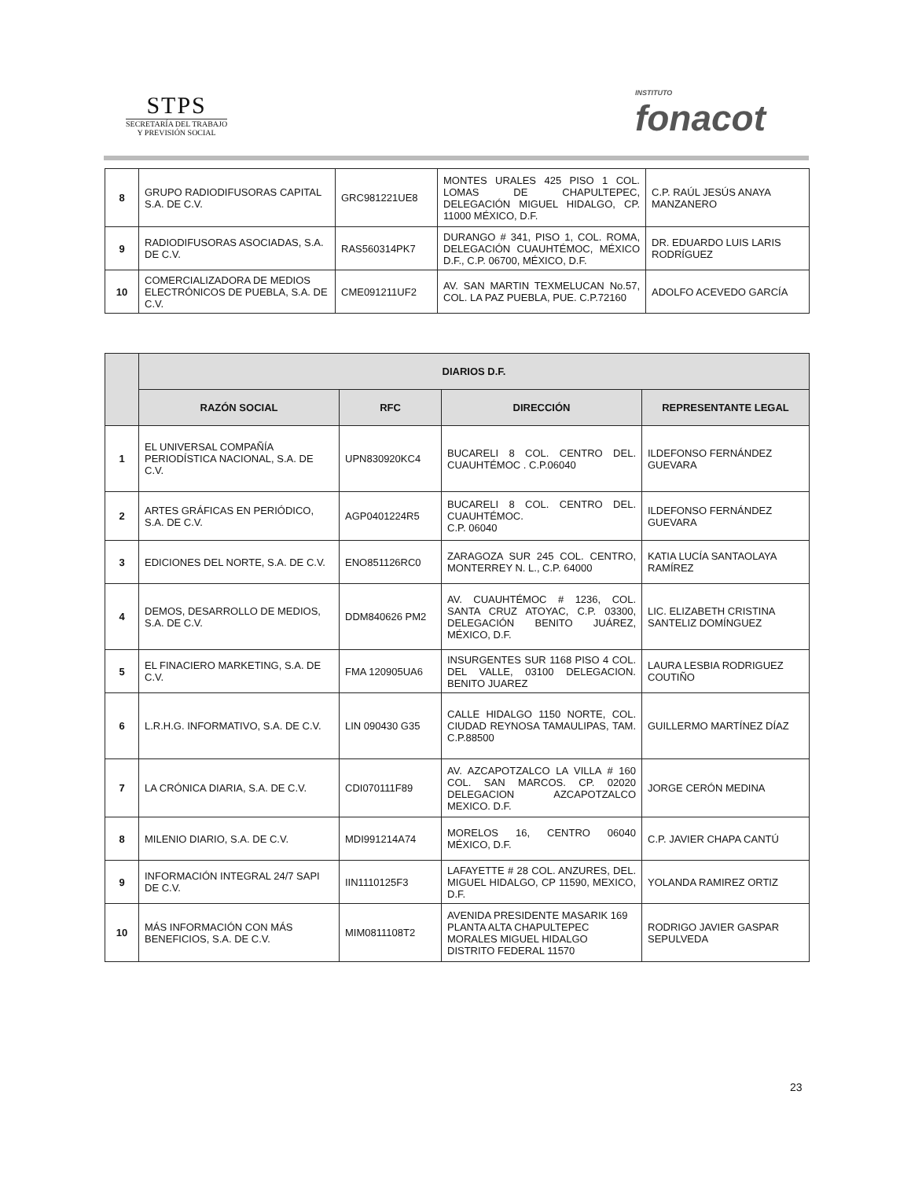STPS
SECRETARÍA DEL TRABAJO
Y PREVISIÓN SOCIAL
INSTITUTO
fonacot
| 8 | GRUPO RADIODIFUSORAS CAPITAL S.A. DE C.V. | GRC981221UE8 | MONTES URALES 425 PISO 1 COL. LOMAS DE CHAPULTEPEC, DELEGACIÓN MIGUEL HIDALGO, CP. 11000 MÉXICO, D.F. | C.P. RAÚL JESÚS ANAYA MANZANERO |
| 9 | RADIODIFUSORAS ASOCIADAS, S.A. DE C.V. | RAS560314PK7 | DURANGO # 341, PISO 1, COL. ROMA, DELEGACIÓN CUAUHTÉMOC, MÉXICO D.F., C.P. 06700, MÉXICO, D.F. | DR. EDUARDO LUIS LARIS RODRÍGUEZ |
| 10 | COMERCIALIZADORA DE MEDIOS ELECTRÓNICOS DE PUEBLA, S.A. DE C.V. | CME091211UF2 | AV. SAN MARTIN TEXMELUCAN No.57, COL. LA PAZ PUEBLA, PUE. C.P.72160 | ADOLFO ACEVEDO GARCÍA |
| | DIARIOS D.F. | | | |
| --- | --- | --- | --- | --- |
| | RAZÓN SOCIAL | RFC | DIRECCIÓN | REPRESENTANTE LEGAL |
| 1 | EL UNIVERSAL COMPAÑÍA PERIODÍSTICA NACIONAL, S.A. DE C.V. | UPN830920KC4 | BUCARELI 8 COL. CENTRO DEL. CUAUHTÉMOC . C.P.06040 | ILDEFONSO FERNÁNDEZ GUEVARA |
| 2 | ARTES GRÁFICAS EN PERIÓDICO, S.A. DE C.V. | AGP0401224R5 | BUCARELI 8 COL. CENTRO DEL. CUAUHTÉMOC. C.P. 06040 | ILDEFONSO FERNÁNDEZ GUEVARA |
| 3 | EDICIONES DEL NORTE, S.A. DE C.V. | ENO851126RC0 | ZARAGOZA SUR 245 COL. CENTRO, MONTERREY N. L., C.P. 64000 | KATIA LUCÍA SANTAOLAYA RAMÍREZ |
| 4 | DEMOS, DESARROLLO DE MEDIOS, S.A. DE C.V. | DDM840626 PM2 | AV. CUAUHTÉMOC # 1236, COL. SANTA CRUZ ATOYAC, C.P. 03300, DELEGACIÓN BENITO JUÁREZ, MÉXICO, D.F. | LIC. ELIZABETH CRISTINA SANTELIZ DOMÍNGUEZ |
| 5 | EL FINACIERO MARKETING, S.A. DE C.V. | FMA 120905UA6 | INSURGENTES SUR 1168 PISO 4 COL. DEL VALLE, 03100 DELEGACION. BENITO JUAREZ | LAURA LESBIA RODRIGUEZ COUTIÑO |
| 6 | L.R.H.G. INFORMATIVO, S.A. DE C.V. | LIN 090430 G35 | CALLE HIDALGO 1150 NORTE, COL. CIUDAD REYNOSA TAMAULIPAS, TAM. C.P.88500 | GUILLERMO MARTÍNEZ DÍAZ |
| 7 | LA CRÓNICA DIARIA, S.A. DE C.V. | CDI070111F89 | AV. AZCAPOTZALCO LA VILLA # 160 COL. SAN MARCOS. CP. 02020 DELEGACION AZCAPOTZALCO MEXICO. D.F. | JORGE CERÓN MEDINA |
| 8 | MILENIO DIARIO, S.A. DE C.V. | MDI991214A74 | MORELOS 16, CENTRO 06040 MÉXICO, D.F. | C.P. JAVIER CHAPA CANTÚ |
| 9 | INFORMACIÓN INTEGRAL 24/7 SAPI DE C.V. | IIN1110125F3 | LAFAYETTE # 28 COL. ANZURES, DEL. MIGUEL HIDALGO, CP 11590, MEXICO, D.F. | YOLANDA RAMIREZ ORTIZ |
| 10 | MÁS INFORMACIÓN CON MÁS BENEFICIOS, S.A. DE C.V. | MIM0811108T2 | AVENIDA PRESIDENTE MASARIK 169 PLANTA ALTA CHAPULTEPEC MORALES MIGUEL HIDALGO DISTRITO FEDERAL 11570 | RODRIGO JAVIER GASPAR SEPULVEDA |
23